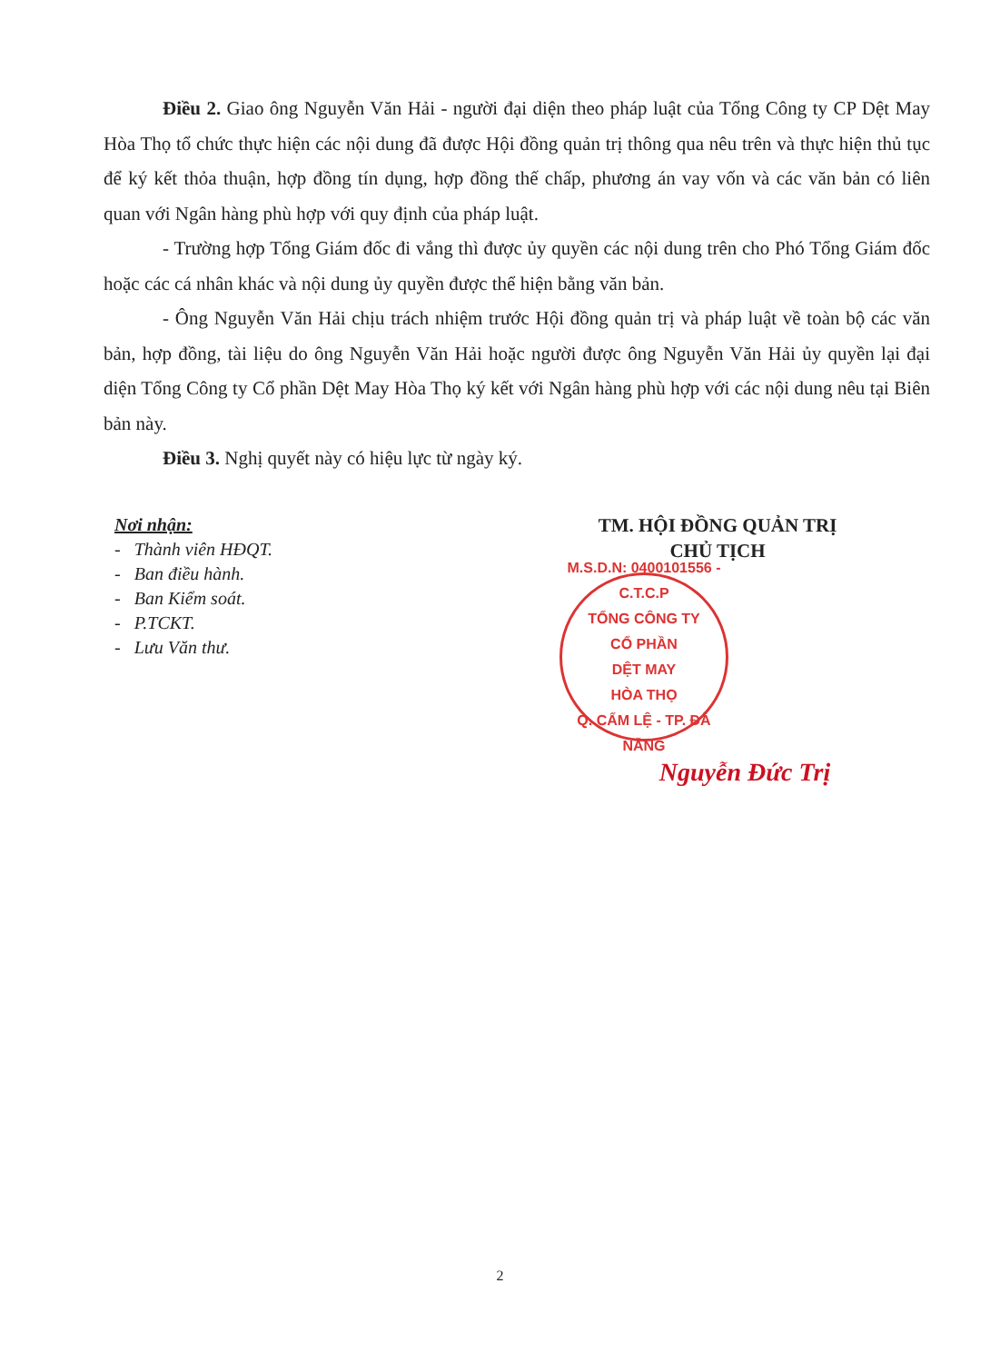Điều 2. Giao ông Nguyễn Văn Hải - người đại diện theo pháp luật của Tổng Công ty CP Dệt May Hòa Thọ tổ chức thực hiện các nội dung đã được Hội đồng quản trị thông qua nêu trên và thực hiện thủ tục để ký kết thỏa thuận, hợp đồng tín dụng, hợp đồng thế chấp, phương án vay vốn và các văn bản có liên quan với Ngân hàng phù hợp với quy định của pháp luật.
- Trường hợp Tổng Giám đốc đi vắng thì được ủy quyền các nội dung trên cho Phó Tổng Giám đốc hoặc các cá nhân khác và nội dung ủy quyền được thể hiện bằng văn bản.
- Ông Nguyễn Văn Hải chịu trách nhiệm trước Hội đồng quản trị và pháp luật về toàn bộ các văn bản, hợp đồng, tài liệu do ông Nguyễn Văn Hải hoặc người được ông Nguyễn Văn Hải ủy quyền lại đại diện Tổng Công ty Cổ phần Dệt May Hòa Thọ ký kết với Ngân hàng phù hợp với các nội dung nêu tại Biên bản này.
Điều 3. Nghị quyết này có hiệu lực từ ngày ký.
Nơi nhận:
- Thành viên HĐQT.
- Ban điều hành.
- Ban Kiểm soát.
- P.TCKT.
- Lưu Văn thư.
TM. HỘI ĐỒNG QUẢN TRỊ
CHỦ TỊCH
M.S.D.N: 0400101556 - C.T.C.P
TỔNG CÔNG TY
CỔ PHẦN
DỆT MAY
HÒA THỌ
Q. CẨM LỆ - TP. ĐÀ NẴNG
Nguyễn Đức Trị
2